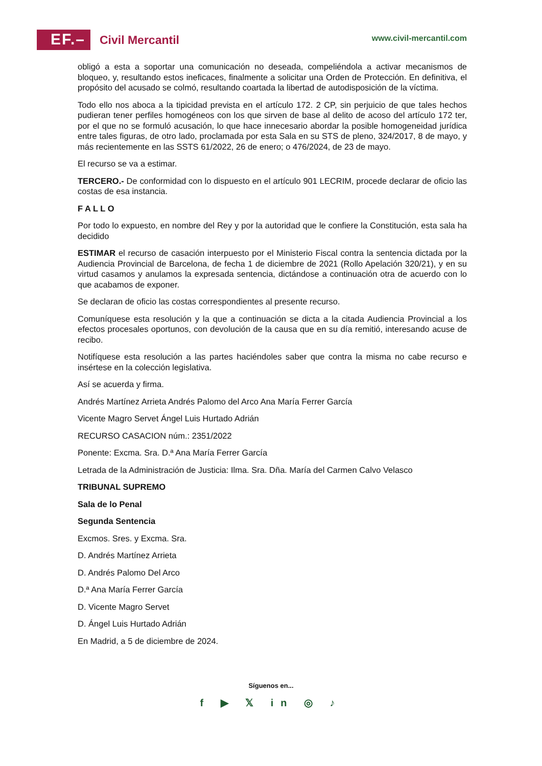EF.–
Civil Mercantil
www.civil-mercantil.com
obligó a esta a soportar una comunicación no deseada, compeliéndola a activar mecanismos de bloqueo, y, resultando estos ineficaces, finalmente a solicitar una Orden de Protección. En definitiva, el propósito del acusado se colmó, resultando coartada la libertad de autodisposición de la víctima.
Todo ello nos aboca a la tipicidad prevista en el artículo 172. 2 CP, sin perjuicio de que tales hechos pudieran tener perfiles homogéneos con los que sirven de base al delito de acoso del artículo 172 ter, por el que no se formuló acusación, lo que hace innecesario abordar la posible homogeneidad jurídica entre tales figuras, de otro lado, proclamada por esta Sala en su STS de pleno, 324/2017, 8 de mayo, y más recientemente en las SSTS 61/2022, 26 de enero; o 476/2024, de 23 de mayo.
El recurso se va a estimar.
TERCERO.- De conformidad con lo dispuesto en el artículo 901 LECRIM, procede declarar de oficio las costas de esa instancia.
F A L L O
Por todo lo expuesto, en nombre del Rey y por la autoridad que le confiere la Constitución, esta sala ha decidido
ESTIMAR el recurso de casación interpuesto por el Ministerio Fiscal contra la sentencia dictada por la Audiencia Provincial de Barcelona, de fecha 1 de diciembre de 2021 (Rollo Apelación 320/21), y en su virtud casamos y anulamos la expresada sentencia, dictándose a continuación otra de acuerdo con lo que acabamos de exponer.
Se declaran de oficio las costas correspondientes al presente recurso.
Comuníquese esta resolución y la que a continuación se dicta a la citada Audiencia Provincial a los efectos procesales oportunos, con devolución de la causa que en su día remitió, interesando acuse de recibo.
Notifíquese esta resolución a las partes haciéndoles saber que contra la misma no cabe recurso e insértese en la colección legislativa.
Así se acuerda y firma.
Andrés Martínez Arrieta Andrés Palomo del Arco Ana María Ferrer García
Vicente Magro Servet Ángel Luis Hurtado Adrián
RECURSO CASACION núm.: 2351/2022
Ponente: Excma. Sra. D.ª Ana María Ferrer García
Letrada de la Administración de Justicia: Ilma. Sra. Dña. María del Carmen Calvo Velasco
TRIBUNAL SUPREMO
Sala de lo Penal
Segunda Sentencia
Excmos. Sres. y Excma. Sra.
D. Andrés Martínez Arrieta
D. Andrés Palomo Del Arco
D.ª Ana María Ferrer García
D. Vicente Magro Servet
D. Ángel Luis Hurtado Adrián
En Madrid, a 5 de diciembre de 2024.
Síguenos en...
f ▶ 𝕏 in ◎ ♪